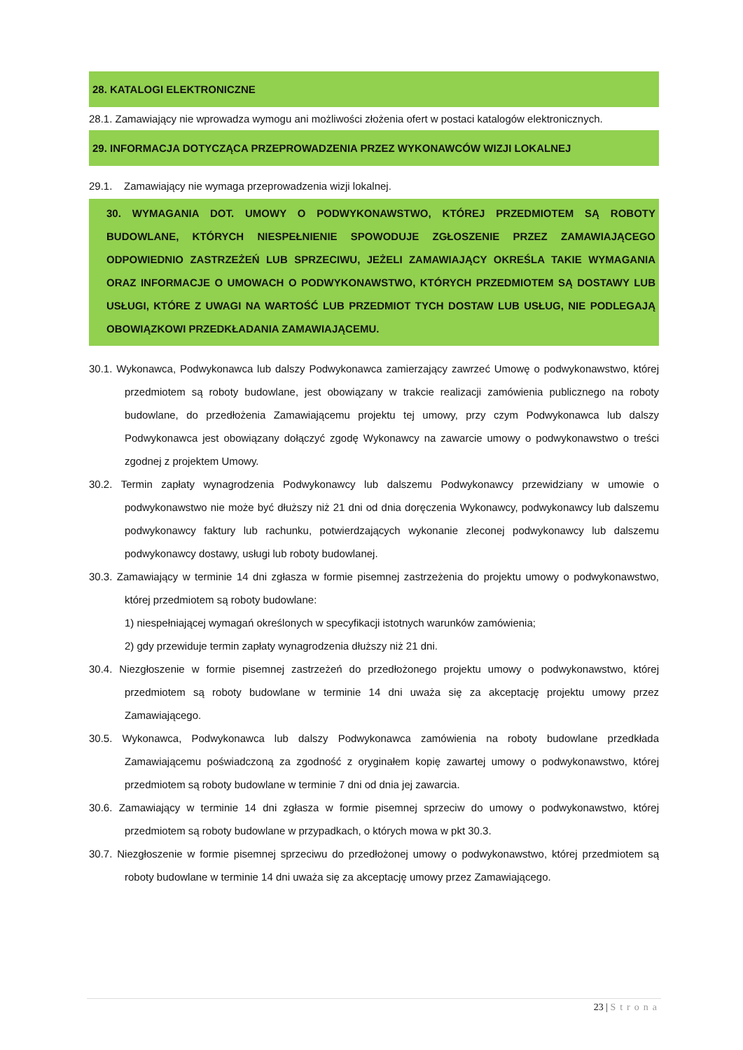28. KATALOGI ELEKTRONICZNE
28.1. Zamawiający nie wprowadza wymogu ani możliwości złożenia ofert w postaci katalogów elektronicznych.
29. INFORMACJA DOTYCZĄCA PRZEPROWADZENIA PRZEZ WYKONAWCÓW WIZJI LOKALNEJ
29.1. Zamawiający nie wymaga przeprowadzenia wizji lokalnej.
30. WYMAGANIA DOT. UMOWY O PODWYKONAWSTWO, KTÓREJ PRZEDMIOTEM SĄ ROBOTY BUDOWLANE, KTÓRYCH NIESPEŁNIENIE SPOWODUJE ZGŁOSZENIE PRZEZ ZAMAWIAJĄCEGO ODPOWIEDNIO ZASTRZEŻEŃ LUB SPRZECIWU, JEŻELI ZAMAWIAJĄCY OKREŚLA TAKIE WYMAGANIA ORAZ INFORMACJE O UMOWACH O PODWYKONAWSTWO, KTÓRYCH PRZEDMIOTEM SĄ DOSTAWY LUB USŁUGI, KTÓRE Z UWAGI NA WARTOŚĆ LUB PRZEDMIOT TYCH DOSTAW LUB USŁUG, NIE PODLEGAJĄ OBOWIĄZKOWI PRZEDKŁADANIA ZAMAWIAJĄCEMU.
30.1. Wykonawca, Podwykonawca lub dalszy Podwykonawca zamierzający zawrzeć Umowę o podwykonawstwo, której przedmiotem są roboty budowlane, jest obowiązany w trakcie realizacji zamówienia publicznego na roboty budowlane, do przedłożenia Zamawiającemu projektu tej umowy, przy czym Podwykonawca lub dalszy Podwykonawca jest obowiązany dołączyć zgodę Wykonawcy na zawarcie umowy o podwykonawstwo o treści zgodnej z projektem Umowy.
30.2. Termin zapłaty wynagrodzenia Podwykonawcy lub dalszemu Podwykonawcy przewidziany w umowie o podwykonawstwo nie może być dłuższy niż 21 dni od dnia doręczenia Wykonawcy, podwykonawcy lub dalszemu podwykonawcy faktury lub rachunku, potwierdzających wykonanie zleconej podwykonawcy lub dalszemu podwykonawcy dostawy, usługi lub roboty budowlanej.
30.3. Zamawiający w terminie 14 dni zgłasza w formie pisemnej zastrzeżenia do projektu umowy o podwykonawstwo, której przedmiotem są roboty budowlane:
1) niespełniającej wymagań określonych w specyfikacji istotnych warunków zamówienia;
2) gdy przewiduje termin zapłaty wynagrodzenia dłuższy niż 21 dni.
30.4. Niezgłoszenie w formie pisemnej zastrzeżeń do przedłożonego projektu umowy o podwykonawstwo, której przedmiotem są roboty budowlane w terminie 14 dni uważa się za akceptację projektu umowy przez Zamawiającego.
30.5. Wykonawca, Podwykonawca lub dalszy Podwykonawca zamówienia na roboty budowlane przedkłada Zamawiającemu poświadczoną za zgodność z oryginałem kopię zawartej umowy o podwykonawstwo, której przedmiotem są roboty budowlane w terminie 7 dni od dnia jej zawarcia.
30.6. Zamawiający w terminie 14 dni zgłasza w formie pisemnej sprzeciw do umowy o podwykonawstwo, której przedmiotem są roboty budowlane w przypadkach, o których mowa w pkt 30.3.
30.7. Niezgłoszenie w formie pisemnej sprzeciwu do przedłożonej umowy o podwykonawstwo, której przedmiotem są roboty budowlane w terminie 14 dni uważa się za akceptację umowy przez Zamawiającego.
23 | Strona